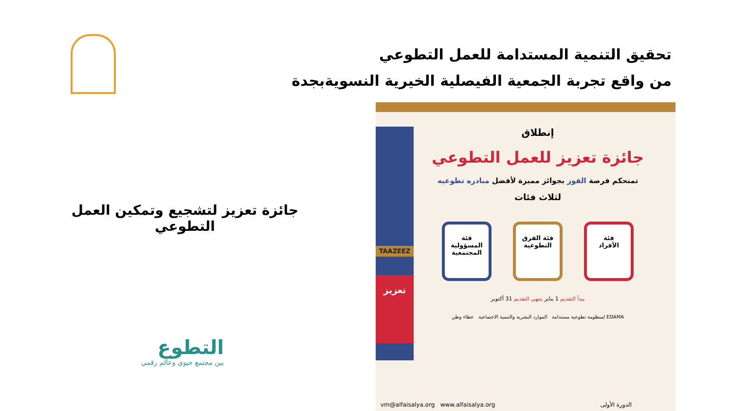تحقيق التنمية المستدامة للعمل التطوعي
من واقع تجربة الجمعية الفيصلية الخيرية النسويةبجدة
جائزة تعزيز لتشجيع وتمكين العمل التطوعي
التطوع
بين مجتمع حيوي وعالم رقمي
TAAZEEZ
تعزيز
إنطلاق
جائزة تعزيز للعمل التطوعي
تمنحكم فرصة الفوز بجوائز مميزة لأفضل مبادره تطوعيه
لثلاث فئات
فئة
الأفراد فئة الفرق
التطوعية فئة
المسؤولية
المجتمعية
يبدأ التقديم 1 يناير ينتهي التقديم 31 أكتوبر
EDAMA لمنظومة تطوعية مستدامة الموارد البشرية والتنمية الاجتماعية عطاء وطن
الدورة الأولى vm@alfaisalya.org www.alfaisalya.org